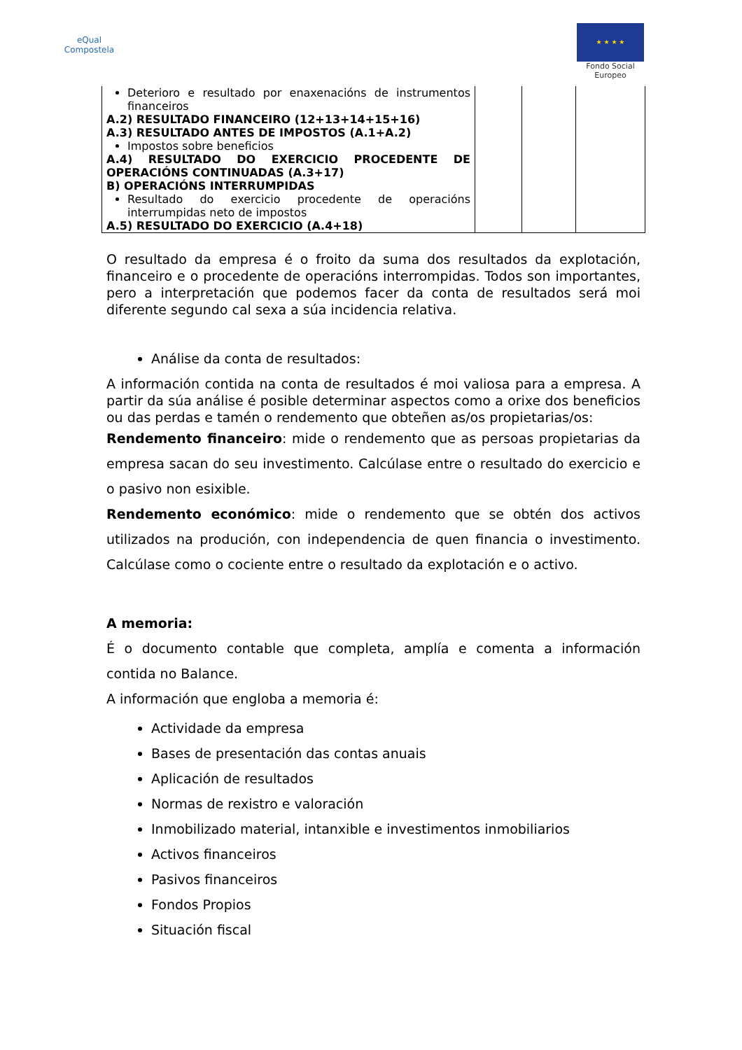eQual
Compostela
★ ★ ★ ★
Fondo Social Europeo
| Deterioro e resultado por enaxenacións de instrumentos financeiros A.2) RESULTADO FINANCEIRO (12+13+14+15+16) A.3) RESULTADO ANTES DE IMPOSTOS (A.1+A.2) Impostos sobre beneficios A.4) RESULTADO DO EXERCICIO PROCEDENTE DE OPERACIÓNS CONTINUADAS (A.3+17) B) OPERACIÓNS INTERRUMPIDAS Resultado do exercicio procedente de operacións interrumpidas neto de impostos A.5) RESULTADO DO EXERCICIO (A.4+18) | | | |
O resultado da empresa é o froito da suma dos resultados da explotación, financeiro e o procedente de operacións interrompidas. Todos son importantes, pero a interpretación que podemos facer da conta de resultados será moi diferente segundo cal sexa a súa incidencia relativa.
Análise da conta de resultados:
A información contida na conta de resultados é moi valiosa para a empresa. A partir da súa análise é posible determinar aspectos como a orixe dos beneficios ou das perdas e tamén o rendemento que obteñen as/os propietarias/os:
Rendemento financeiro: mide o rendemento que as persoas propietarias da empresa sacan do seu investimento. Calcúlase entre o resultado do exercicio e o pasivo non esixible.
Rendemento económico: mide o rendemento que se obtén dos activos utilizados na produción, con independencia de quen financia o investimento. Calcúlase como o cociente entre o resultado da explotación e o activo.
A memoria:
É o documento contable que completa, amplía e comenta a información contida no Balance.
A información que engloba a memoria é:
Actividade da empresa
Bases de presentación das contas anuais
Aplicación de resultados
Normas de rexistro e valoración
Inmobilizado material, intanxible e investimentos inmobiliarios
Activos financeiros
Pasivos financeiros
Fondos Propios
Situación fiscal